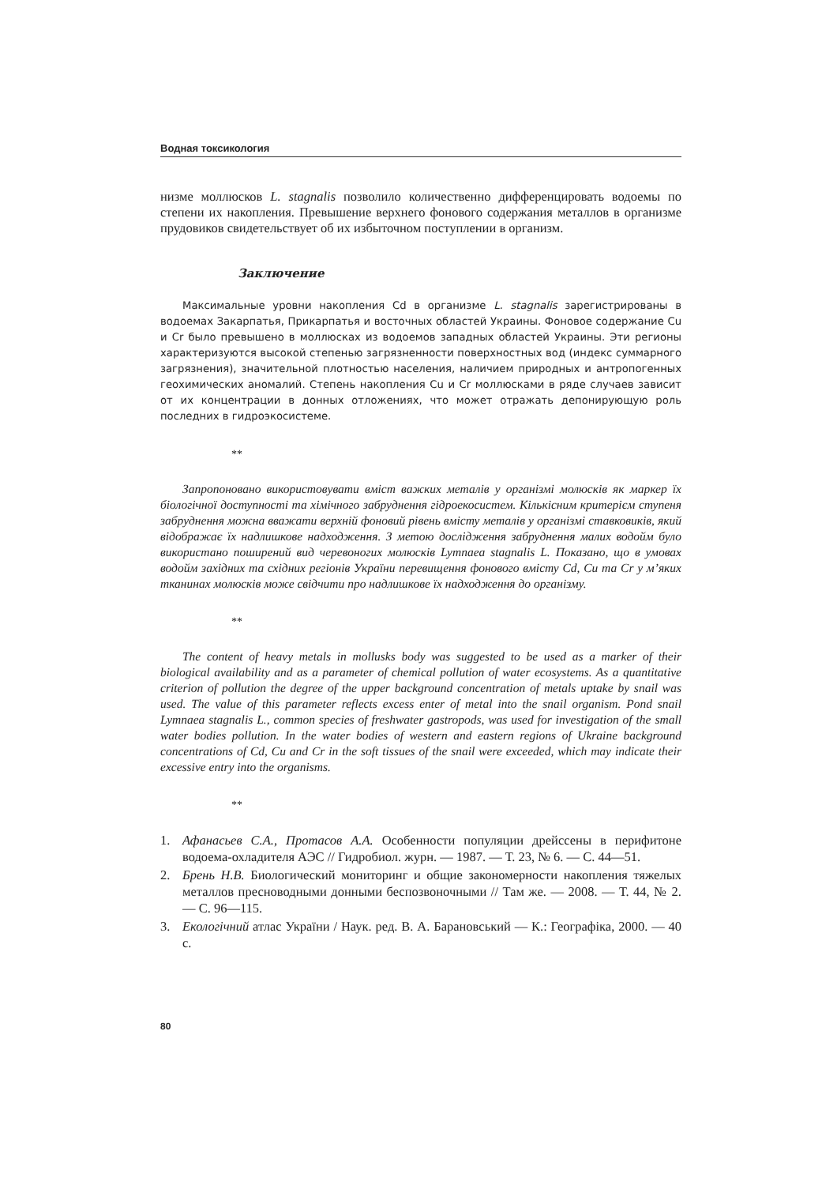Водная токсикология
низме моллюсков L. stagnalis позволило количественно дифференцировать водоемы по степени их накопления. Превышение верхнего фонового содержания металлов в организме прудовиков свидетельствует об их избыточном поступлении в организм.
Заключение
Максимальные уровни накопления Cd в организме L. stagnalis зарегистрированы в водоемах Закарпатья, Прикарпатья и восточных областей Украины. Фоновое содержание Cu и Cr было превышено в моллюсках из водоемов западных областей Украины. Эти регионы характеризуются высокой степенью загрязненности поверхностных вод (индекс суммарного загрязнения), значительной плотностью населения, наличием природных и антропогенных геохимических аномалий. Степень накопления Cu и Cr моллюсками в ряде случаев зависит от их концентрации в донных отложениях, что может отражать депонирующую роль последних в гидроэкосистеме.
**
Запропоновано використовувати вміст важких металів у організмі молюсків як маркер їх біологічної доступності та хімічного забруднення гідроекосистем. Кількісним критерієм ступеня забруднення можна вважати верхній фоновий рівень вмісту металів у організмі ставковиків, який відображає їх надлишкове надходження. З метою дослідження забруднення малих водойм було використано поширений вид черевоногих молюсків Lymnaea stagnalis L. Показано, що в умовах водойм західних та східних регіонів України перевищення фонового вмісту Cd, Cu та Cr у м’яких тканинах молюсків може свідчити про надлишкове їх надходження до організму.
**
The content of heavy metals in mollusks body was suggested to be used as a marker of their biological availability and as a parameter of chemical pollution of water ecosystems. As a quantitative criterion of pollution the degree of the upper background concentration of metals uptake by snail was used. The value of this parameter reflects excess enter of metal into the snail organism. Pond snail Lymnaea stagnalis L., common species of freshwater gastropods, was used for investigation of the small water bodies pollution. In the water bodies of western and eastern regions of Ukraine background concentrations of Cd, Cu and Cr in the soft tissues of the snail were exceeded, which may indicate their excessive entry into the organisms.
**
1. Афанасьев С.А., Протасов А.А. Особенности популяции дрейссены в перифитоне водоема-охладителя АЭС // Гидробиол. журн. — 1987. — Т. 23, № 6. — С. 44—51.
2. Брень Н.В. Биологический мониторинг и общие закономерности накопления тяжелых металлов пресноводными донными беспозвоночными // Там же. — 2008. — Т. 44, № 2. — С. 96—115.
3. Екологічний атлас України / Наук. ред. В. А. Барановський — К.: Географіка, 2000. — 40 с.
80